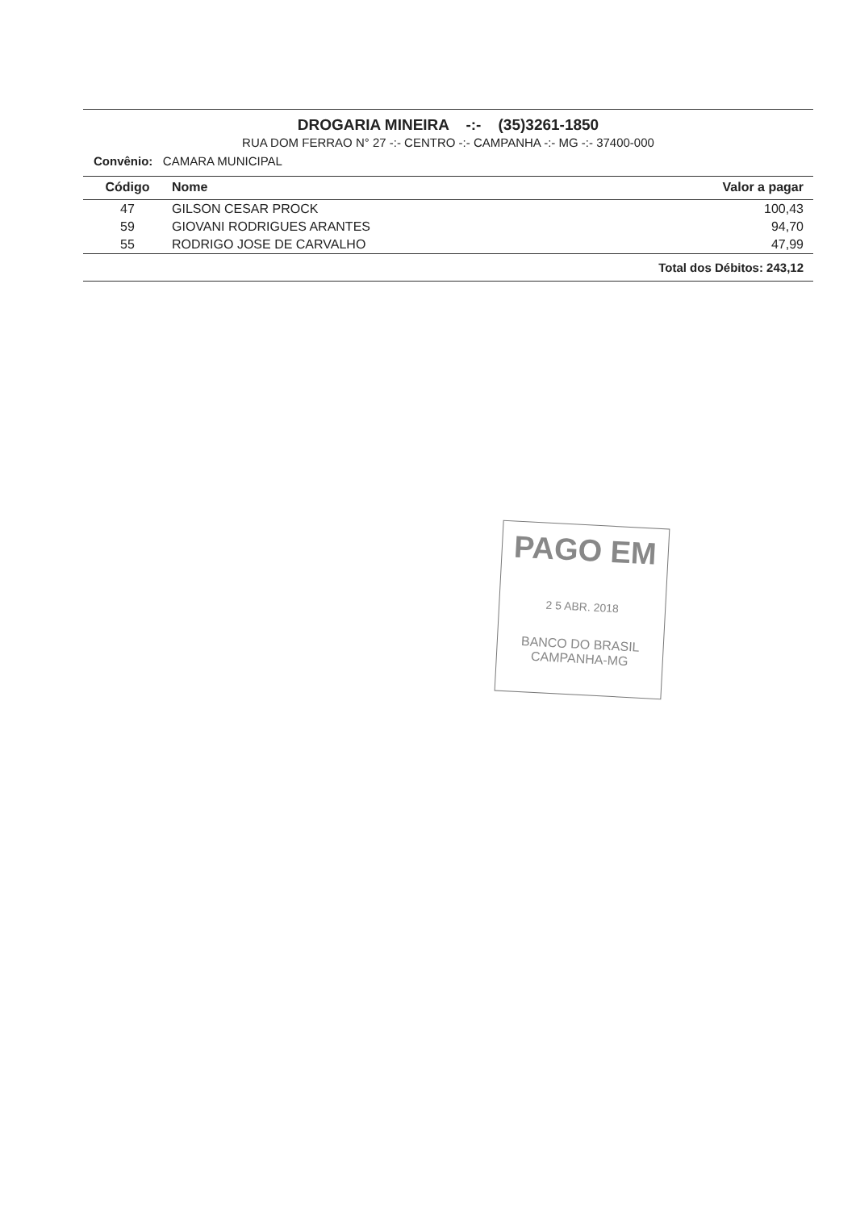DROGARIA MINEIRA -:- (35)3261-1850
RUA DOM FERRAO N° 27 -:- CENTRO -:- CAMPANHA -:- MG -:- 37400-000
Convênio: CAMARA MUNICIPAL
| Código | Nome | Valor a pagar |
| --- | --- | --- |
| 47 | GILSON CESAR PROCK | 100,43 |
| 59 | GIOVANI RODRIGUES ARANTES | 94,70 |
| 55 | RODRIGO JOSE DE CARVALHO | 47,99 |
| Total dos Débitos: 243,12 | | |
PAGO EM
2 5 ABR. 2018
BANCO DO BRASIL
CAMPANHA-MG